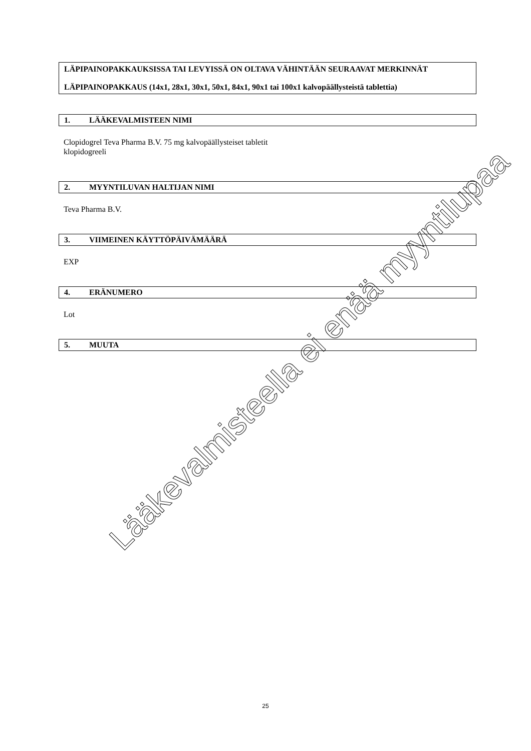LÄPIPAINOPAKKAUKSISSA TAI LEVYISSÄ ON OLTAVA VÄHINTÄÄN SEURAAVAT MERKINNÄT
LÄPIPAINOPAKKAUS (14x1, 28x1, 30x1, 50x1, 84x1, 90x1 tai 100x1 kalvopäällysteistä tablettia)
1. LÄÄKEVALMISTEEN NIMI
Clopidogrel Teva Pharma B.V. 75 mg kalvopäällysteiset tabletit
klopidogreeli
2. MYYNTILUVAN HALTIJAN NIMI
Teva Pharma B.V.
3. VIIMEINEN KÄYTTÖPÄIVÄMÄÄRÄ
EXP
4. ERÄNUMERO
Lot
5. MUUTA
Lääkevalmisteella ei enää myyntilupaa
25